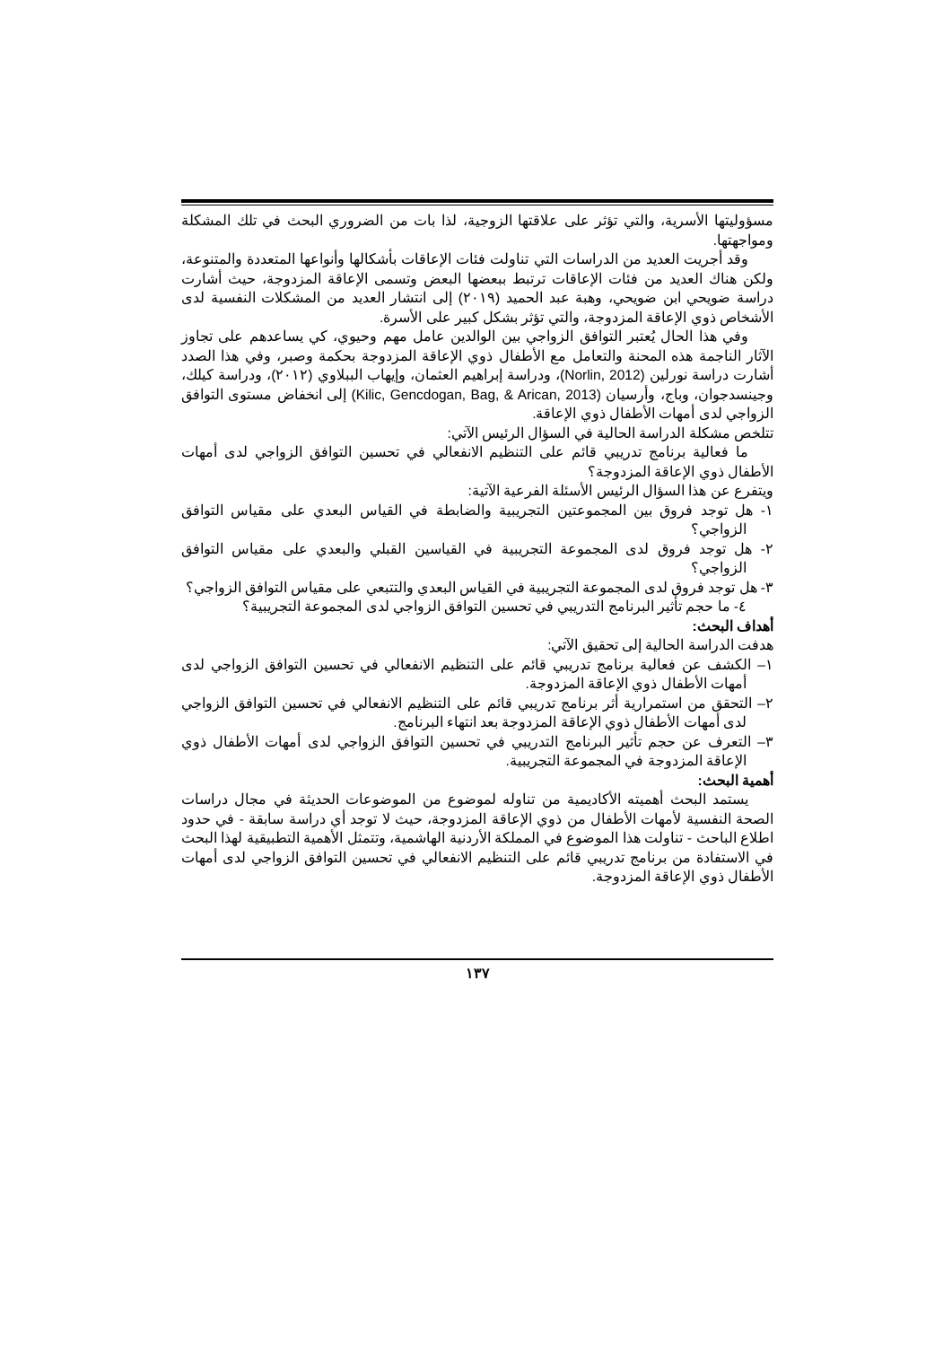مسؤوليتها الأسرية، والتي تؤثر على علاقتها الزوجية، لذا بات من الضروري البحث في تلك المشكلة ومواجهتها.
وقد أجريت العديد من الدراسات التي تناولت فئات الإعاقات بأشكالها وأنواعها المتعددة والمتنوعة، ولكن هناك العديد من فئات الإعاقات ترتبط ببعضها البعض وتسمى الإعاقة المزدوجة، حيث أشارت دراسة ضويحي ابن ضويحي، وهبة عبد الحميد (٢٠١٩) إلى انتشار العديد من المشكلات النفسية لدى الأشخاص ذوي الإعاقة المزدوجة، والتي تؤثر بشكل كبير على الأسرة.
وفي هذا الحال يُعتبر التوافق الزواجي بين الوالدين عامل مهم وحيوي، كي يساعدهم على تجاوز الآثار الناجمة هذه المحنة والتعامل مع الأطفال ذوي الإعاقة المزدوجة بحكمة وصبر، وفي هذا الصدد أشارت دراسة نورلين (Norlin, 2012)، ودراسة إبراهيم العثمان، وإيهاب الببلاوي (٢٠١٢)، ودراسة كيلك، وجينسدجوان، وباج، وأرسيان (Kilic, Gencdogan, Bag, & Arican, 2013) إلى انخفاض مستوى التوافق الزواجي لدى أمهات الأطفال ذوي الإعاقة.
تتلخص مشكلة الدراسة الحالية في السؤال الرئيس الآتي:
ما فعالية برنامج تدريبي قائم على التنظيم الانفعالي في تحسين التوافق الزواجي لدى أمهات الأطفال ذوي الإعاقة المزدوجة؟
ويتفرع عن هذا السؤال الرئيس الأسئلة الفرعية الآتية:
١- هل توجد فروق بين المجموعتين التجريبية والضابطة في القياس البعدي على مقياس التوافق الزواجي؟
٢- هل توجد فروق لدى المجموعة التجريبية في القياسين القبلي والبعدي على مقياس التوافق الزواجي؟
٣- هل توجد فروق لدى المجموعة التجريبية في القياس البعدي والتتبعي على مقياس التوافق الزواجي؟
٤- ما حجم تأثير البرنامج التدريبي في تحسين التوافق الزواجي لدى المجموعة التجريبية؟
أهداف البحث:
هدفت الدراسة الحالية إلى تحقيق الآتي:
١– الكشف عن فعالية برنامج تدريبي قائم على التنظيم الانفعالي في تحسين التوافق الزواجي لدى أمهات الأطفال ذوي الإعاقة المزدوجة.
٢– التحقق من استمرارية أثر برنامج تدريبي قائم على التنظيم الانفعالي في تحسين التوافق الزواجي لدى أمهات الأطفال ذوي الإعاقة المزدوجة بعد انتهاء البرنامج.
٣– التعرف عن حجم تأثير البرنامج التدريبي في تحسين التوافق الزواجي لدى أمهات الأطفال ذوي الإعاقة المزدوجة في المجموعة التجريبية.
أهمية البحث:
يستمد البحث أهميته الأكاديمية من تناوله لموضوع من الموضوعات الحديثة في مجال دراسات الصحة النفسية لأمهات الأطفال من ذوي الإعاقة المزدوجة، حيث لا توجد أي دراسة سابقة - في حدود اطلاع الباحث - تناولت هذا الموضوع في المملكة الأردنية الهاشمية، وتتمثل الأهمية التطبيقية لهذا البحث في الاستفادة من برنامج تدريبي قائم على التنظيم الانفعالي في تحسين التوافق الزواجي لدى أمهات الأطفال ذوي الإعاقة المزدوجة.
١٣٧